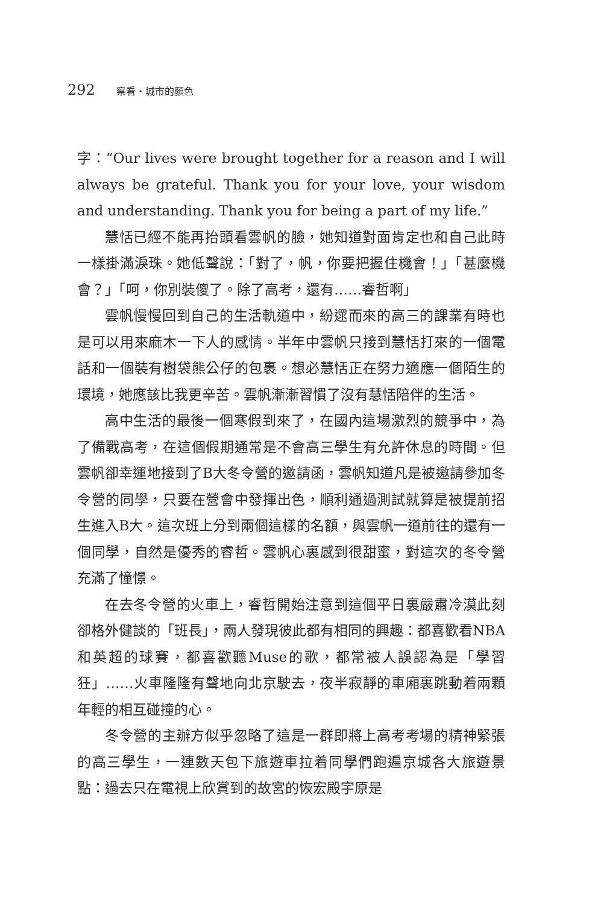292 察看・城市的顏色
字：“Our lives were brought together for a reason and I will always be grateful. Thank you for your love, your wisdom and understanding. Thank you for being a part of my life.”
慧恬已經不能再抬頭看雲帆的臉，她知道對面肯定也和自己此時一樣掛滿淚珠。她低聲說：「對了，帆，你要把握住機會！」「甚麼機會？」「呵，你別裝傻了。除了高考，還有……睿哲啊」
雲帆慢慢回到自己的生活軌道中，紛遝而來的高三的課業有時也是可以用來麻木一下人的感情。半年中雲帆只接到慧恬打來的一個電話和一個裝有樹袋熊公仔的包裹。想必慧恬正在努力適應一個陌生的環境，她應該比我更辛苦。雲帆漸漸習慣了沒有慧恬陪伴的生活。
高中生活的最後一個寒假到來了，在國內這場激烈的競爭中，為了備戰高考，在這個假期通常是不會高三學生有允許休息的時間。但雲帆卻幸運地接到了B大冬令營的邀請函，雲帆知道凡是被邀請參加冬令營的同學，只要在營會中發揮出色，順利通過測試就算是被提前招生進入B大。這次班上分到兩個這樣的名額，與雲帆一道前往的還有一個同學，自然是優秀的睿哲。雲帆心裏感到很甜蜜，對這次的冬令營充滿了憧憬。
在去冬令營的火車上，睿哲開始注意到這個平日裏嚴肅冷漠此刻卻格外健談的「班長」，兩人發現彼此都有相同的興趣：都喜歡看NBA和英超的球賽，都喜歡聽Muse的歌，都常被人誤認為是「學習狂」……火車隆隆有聲地向北京駛去，夜半寂靜的車廂裏跳動着兩顆年輕的相互碰撞的心。
冬令營的主辦方似乎忽略了這是一群即將上高考考場的精神緊張的高三學生，一連數天包下旅遊車拉着同學們跑遍京城各大旅遊景點：過去只在電視上欣賞到的故宮的恢宏殿宇原是